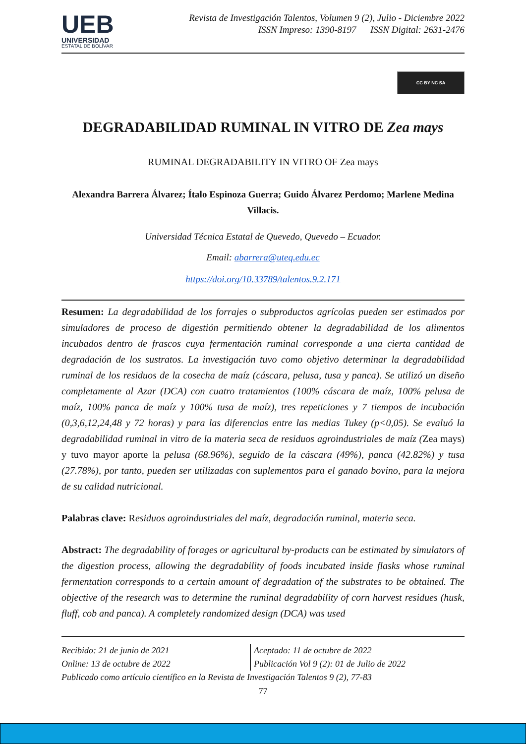UEB
UNIVERSIDAD
ESTATAL DE BOLÍVAR
Revista de Investigación Talentos, Volumen 9 (2), Julio - Diciembre 2022
ISSN Impreso: 1390-8197 ISSN Digital: 2631-2476
CC BY NC SA
DEGRADABILIDAD RUMINAL IN VITRO DE Zea mays
RUMINAL DEGRADABILITY IN VITRO OF Zea mays
Alexandra Barrera Álvarez; Ítalo Espinoza Guerra; Guido Álvarez Perdomo; Marlene Medina Villacis.
Universidad Técnica Estatal de Quevedo, Quevedo – Ecuador.
Email: abarrera@uteq.edu.ec
https://doi.org/10.33789/talentos.9.2.171
Resumen: La degradabilidad de los forrajes o subproductos agrícolas pueden ser estimados por simuladores de proceso de digestión permitiendo obtener la degradabilidad de los alimentos incubados dentro de frascos cuya fermentación ruminal corresponde a una cierta cantidad de degradación de los sustratos. La investigación tuvo como objetivo determinar la degradabilidad ruminal de los residuos de la cosecha de maíz (cáscara, pelusa, tusa y panca). Se utilizó un diseño completamente al Azar (DCA) con cuatro tratamientos (100% cáscara de maíz, 100% pelusa de maíz, 100% panca de maíz y 100% tusa de maíz), tres repeticiones y 7 tiempos de incubación (0,3,6,12,24,48 y 72 horas) y para las diferencias entre las medias Tukey (p<0,05). Se evaluó la degradabilidad ruminal in vitro de la materia seca de residuos agroindustriales de maíz (Zea mays) y tuvo mayor aporte la pelusa (68.96%), seguido de la cáscara (49%), panca (42.82%) y tusa (27.78%), por tanto, pueden ser utilizadas con suplementos para el ganado bovino, para la mejora de su calidad nutricional.
Palabras clave: Residuos agroindustriales del maíz, degradación ruminal, materia seca.
Abstract: The degradability of forages or agricultural by-products can be estimated by simulators of the digestion process, allowing the degradability of foods incubated inside flasks whose ruminal fermentation corresponds to a certain amount of degradation of the substrates to be obtained. The objective of the research was to determine the ruminal degradability of corn harvest residues (husk, fluff, cob and panca). A completely randomized design (DCA) was used
Recibido: 21 de junio de 2021
Online: 13 de octubre de 2022
Aceptado: 11 de octubre de 2022
Publicación Vol 9 (2): 01 de Julio de 2022
Publicado como artículo científico en la Revista de Investigación Talentos 9 (2), 77-83
77